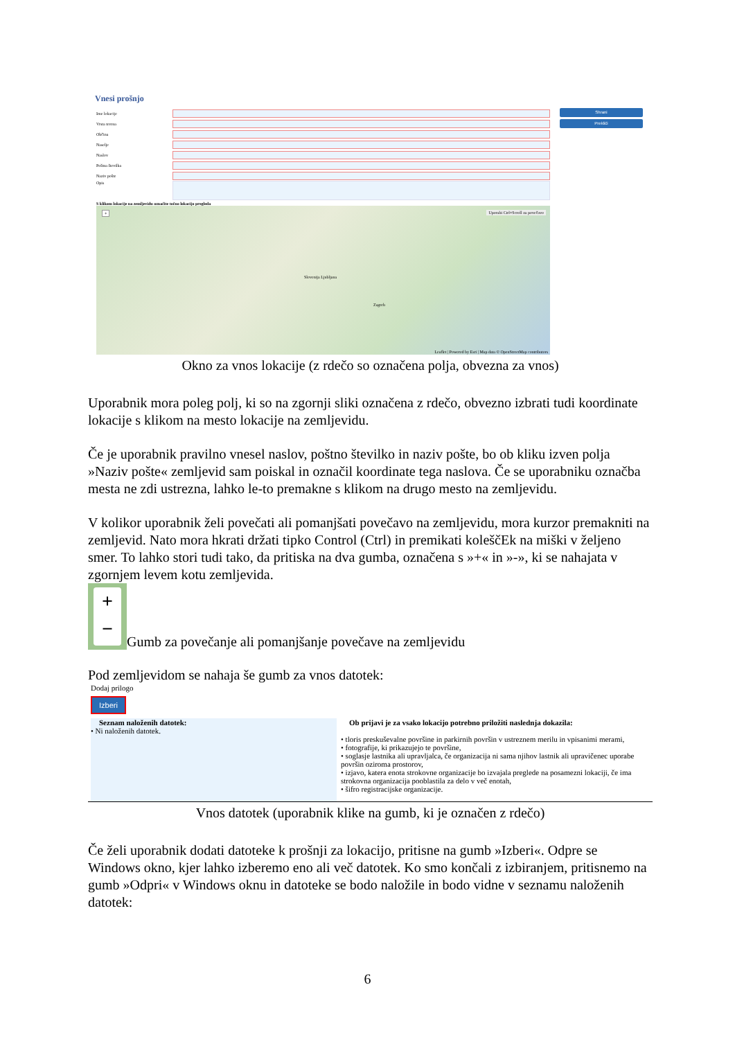Vnesi prošnjo
Ime lokacije
Vrsta terena
Občina
Naselje
Naslov
Poštna številka
Naziv pošte
Opis
S klikom lokacije na zemljevidu označite točno lokacijo pregleda
+ Uporabi Ctrl+Scroll za povečavo
Slovenija Ljubljana
Zagreb
Leaflet | Powered by Esri | Map data © OpenStreetMap contributors
Shrani
Prekliči
Okno za vnos lokacije (z rdečo so označena polja, obvezna za vnos)
Uporabnik mora poleg polj, ki so na zgornji sliki označena z rdečo, obvezno izbrati tudi koordinate lokacije s klikom na mesto lokacije na zemljevidu.
Če je uporabnik pravilno vnesel naslov, poštno številko in naziv pošte, bo ob kliku izven polja »Naziv pošte« zemljevid sam poiskal in označil koordinate tega naslova. Če se uporabniku označba mesta ne zdi ustrezna, lahko le-to premakne s klikom na drugo mesto na zemljevidu.
V kolikor uporabnik želi povečati ali pomanjšati povečavo na zemljevidu, mora kurzor premakniti na zemljevid. Nato mora hkrati držati tipko Control (Ctrl) in premikati koleščEk na miški v željeno smer. To lahko stori tudi tako, da pritiska na dva gumba, označena s »+« in »-», ki se nahajata v zgornjem levem kotu zemljevida.
+
−
Gumb za povečanje ali pomanjšanje povečave na zemljevidu
Pod zemljevidom se nahaja še gumb za vnos datotek:
Dodaj prilogo
Izberi
Seznam naloženih datotek:
• Ni naloženih datotek.
Ob prijavi je za vsako lokacijo potrebno priložiti naslednja dokazila:
• tloris preskuševalne površine in parkirnih površin v ustreznem merilu in vpisanimi merami,
• fotografije, ki prikazujejo te površine,
• soglasje lastnika ali upravljalca, če organizacija ni sama njihov lastnik ali upravičenec uporabe površin oziroma prostorov,
• izjavo, katera enota strokovne organizacije bo izvajala preglede na posamezni lokaciji, če ima strokovna organizacija pooblastila za delo v več enotah,
• šifro registracijske organizacije.
Vnos datotek (uporabnik klike na gumb, ki je označen z rdečo)
Če želi uporabnik dodati datoteke k prošnji za lokacijo, pritisne na gumb »Izberi«. Odpre se Windows okno, kjer lahko izberemo eno ali več datotek. Ko smo končali z izbiranjem, pritisnemo na gumb »Odpri« v Windows oknu in datoteke se bodo naložile in bodo vidne v seznamu naloženih datotek:
6